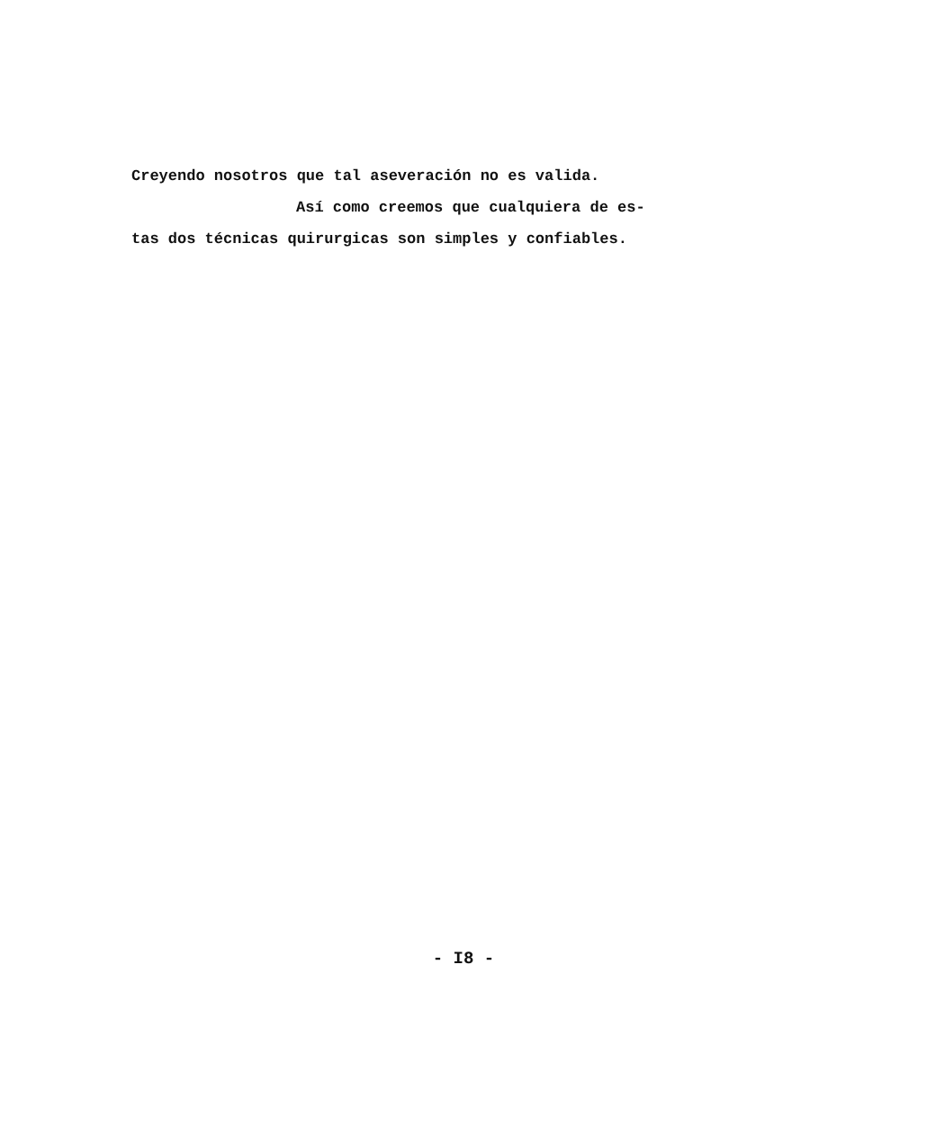Creyendo nosotros que tal aseveración no es valida.
Así como creemos que cualquiera de es-
tas dos técnicas quirurgicas son simples y confiables.
- I8 -